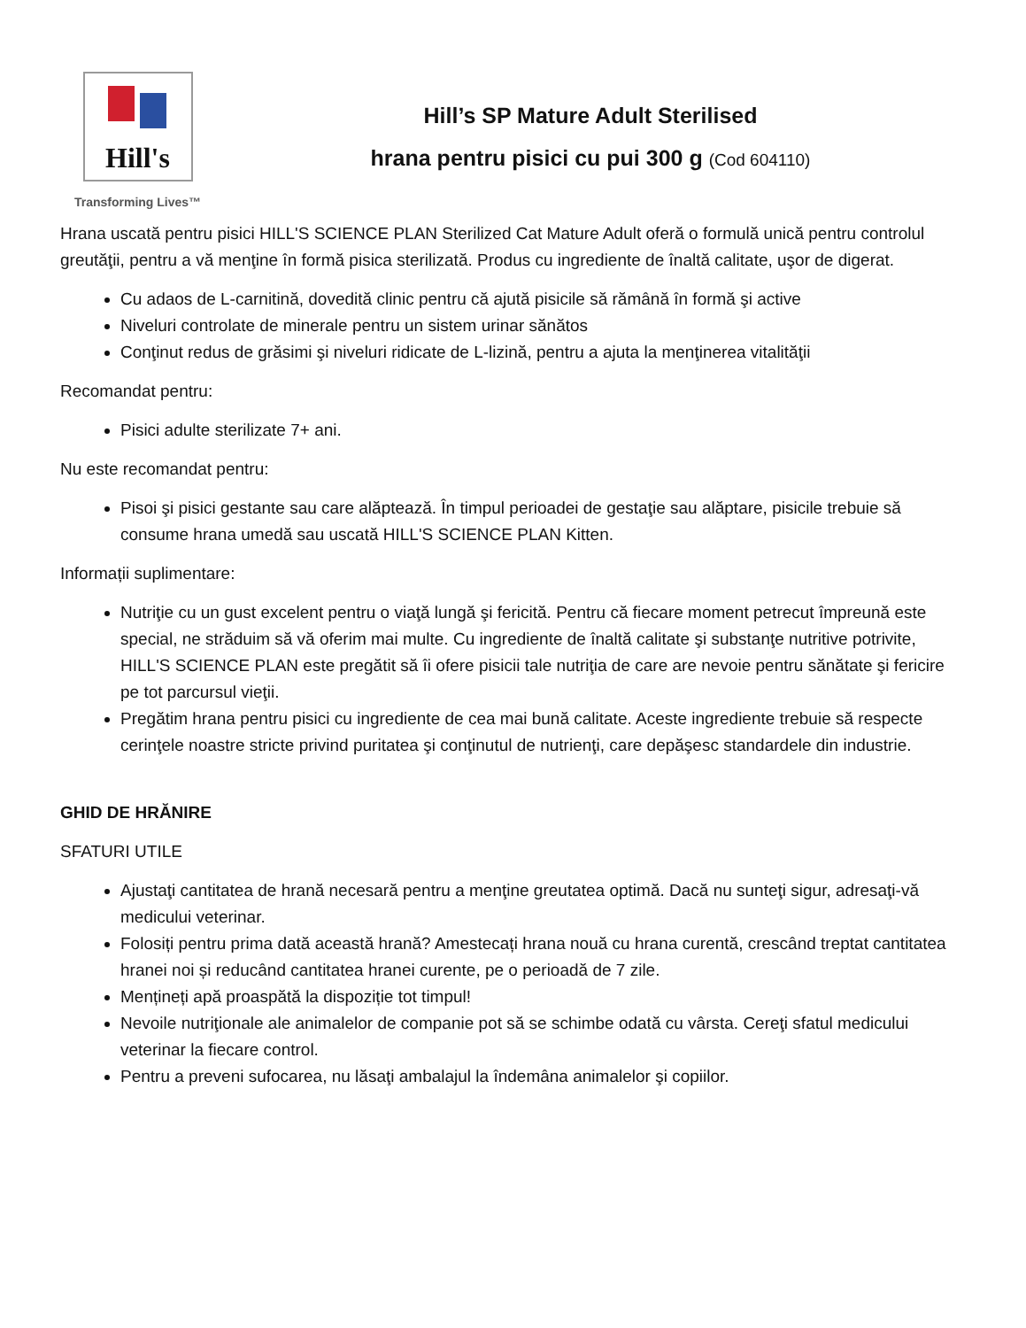Hill's
Transforming Lives™
Hill’s SP Mature Adult Sterilised
hrana pentru pisici cu pui 300 g (Cod 604110)
Hrana uscată pentru pisici HILL'S SCIENCE PLAN Sterilized Cat Mature Adult oferă o formulă unică pentru controlul greutăţii, pentru a vă menţine în formă pisica sterilizată. Produs cu ingrediente de înaltă calitate, uşor de digerat.
Cu adaos de L-carnitină, dovedită clinic pentru că ajută pisicile să rămână în formă şi active
Niveluri controlate de minerale pentru un sistem urinar sănătos
Conţinut redus de grăsimi şi niveluri ridicate de L-lizină, pentru a ajuta la menţinerea vitalităţii
Recomandat pentru:
Pisici adulte sterilizate 7+ ani.
Nu este recomandat pentru:
Pisoi şi pisici gestante sau care alăptează. În timpul perioadei de gestaţie sau alăptare, pisicile trebuie să consume hrana umedă sau uscată HILL'S SCIENCE PLAN Kitten.
Informații suplimentare:
Nutriţie cu un gust excelent pentru o viaţă lungă şi fericită. Pentru că fiecare moment petrecut împreună este special, ne străduim să vă oferim mai multe. Cu ingrediente de înaltă calitate şi substanţe nutritive potrivite, HILL'S SCIENCE PLAN este pregătit să îi ofere pisicii tale nutriţia de care are nevoie pentru sănătate şi fericire pe tot parcursul vieţii.
Pregătim hrana pentru pisici cu ingrediente de cea mai bună calitate. Aceste ingrediente trebuie să respecte cerinţele noastre stricte privind puritatea şi conţinutul de nutrienţi, care depăşesc standardele din industrie.
GHID DE HRĂNIRE
SFATURI UTILE
Ajustaţi cantitatea de hrană necesară pentru a menţine greutatea optimă. Dacă nu sunteţi sigur, adresaţi-vă medicului veterinar.
Folosiți pentru prima dată această hrană? Amestecați hrana nouă cu hrana curentă, crescând treptat cantitatea hranei noi și reducând cantitatea hranei curente, pe o perioadă de 7 zile.
Mențineți apă proaspătă la dispoziție tot timpul!
Nevoile nutriţionale ale animalelor de companie pot să se schimbe odată cu vârsta. Cereţi sfatul medicului veterinar la fiecare control.
Pentru a preveni sufocarea, nu lăsaţi ambalajul la îndemâna animalelor şi copiilor.